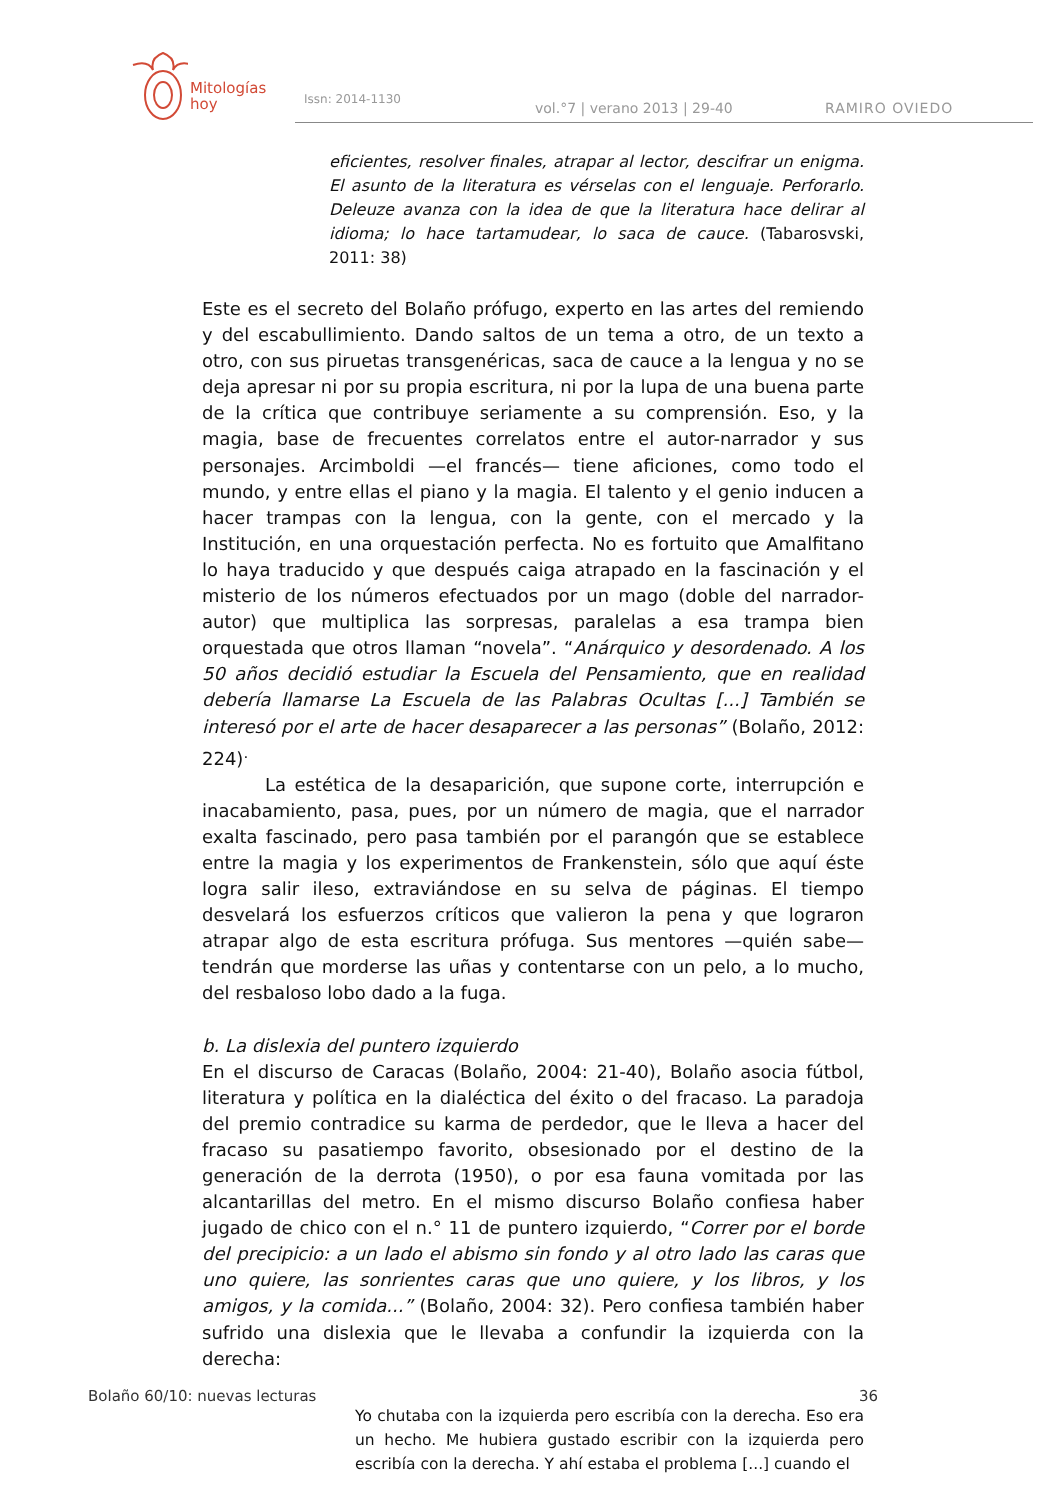Mitologías
hoy
Issn: 2014-1130
vol.°7 | verano 2013 | 29-40 RAMIRO OVIEDO
eficientes, resolver finales, atrapar al lector, descifrar un enigma. El asunto de la literatura es vérselas con el lenguaje. Perforarlo. Deleuze avanza con la idea de que la literatura hace delirar al idioma; lo hace tartamudear, lo saca de cauce. (Tabarosvski, 2011: 38)
Este es el secreto del Bolaño prófugo, experto en las artes del remiendo y del escabullimiento. Dando saltos de un tema a otro, de un texto a otro, con sus piruetas transgenéricas, saca de cauce a la lengua y no se deja apresar ni por su propia escritura, ni por la lupa de una buena parte de la crítica que contribuye seriamente a su comprensión. Eso, y la magia, base de frecuentes correlatos entre el autor-narrador y sus personajes. Arcimboldi —el francés— tiene aficiones, como todo el mundo, y entre ellas el piano y la magia. El talento y el genio inducen a hacer trampas con la lengua, con la gente, con el mercado y la Institución, en una orquestación perfecta. No es fortuito que Amalfitano lo haya traducido y que después caiga atrapado en la fascinación y el misterio de los números efectuados por un mago (doble del narrador-autor) que multiplica las sorpresas, paralelas a esa trampa bien orquestada que otros llaman “novela”. “Anárquico y desordenado. A los 50 años decidió estudiar la Escuela del Pensamiento, que en realidad debería llamarse La Escuela de las Palabras Ocultas [...] También se interesó por el arte de hacer desaparecer a las personas” (Bolaño, 2012: 224)<sup>.</sup>
La estética de la desaparición, que supone corte, interrupción e inacabamiento, pasa, pues, por un número de magia, que el narrador exalta fascinado, pero pasa también por el parangón que se establece entre la magia y los experimentos de Frankenstein, sólo que aquí éste logra salir ileso, extraviándose en su selva de páginas. El tiempo desvelará los esfuerzos críticos que valieron la pena y que lograron atrapar algo de esta escritura prófuga. Sus mentores —quién sabe— tendrán que morderse las uñas y contentarse con un pelo, a lo mucho, del resbaloso lobo dado a la fuga.
b. La dislexia del puntero izquierdo
En el discurso de Caracas (Bolaño, 2004: 21-40), Bolaño asocia fútbol, literatura y política en la dialéctica del éxito o del fracaso. La paradoja del premio contradice su karma de perdedor, que le lleva a hacer del fracaso su pasatiempo favorito, obsesionado por el destino de la generación de la derrota (1950), o por esa fauna vomitada por las alcantarillas del metro. En el mismo discurso Bolaño confiesa haber jugado de chico con el n.° 11 de puntero izquierdo, “Correr por el borde del precipicio: a un lado el abismo sin fondo y al otro lado las caras que uno quiere, las sonrientes caras que uno quiere, y los libros, y los amigos, y la comida...” (Bolaño, 2004: 32). Pero confiesa también haber sufrido una dislexia que le llevaba a confundir la izquierda con la derecha:
Yo chutaba con la izquierda pero escribía con la derecha. Eso era un hecho. Me hubiera gustado escribir con la izquierda pero escribía con la derecha. Y ahí estaba el problema [...] cuando el
Bolaño 60/10: nuevas lecturas 36